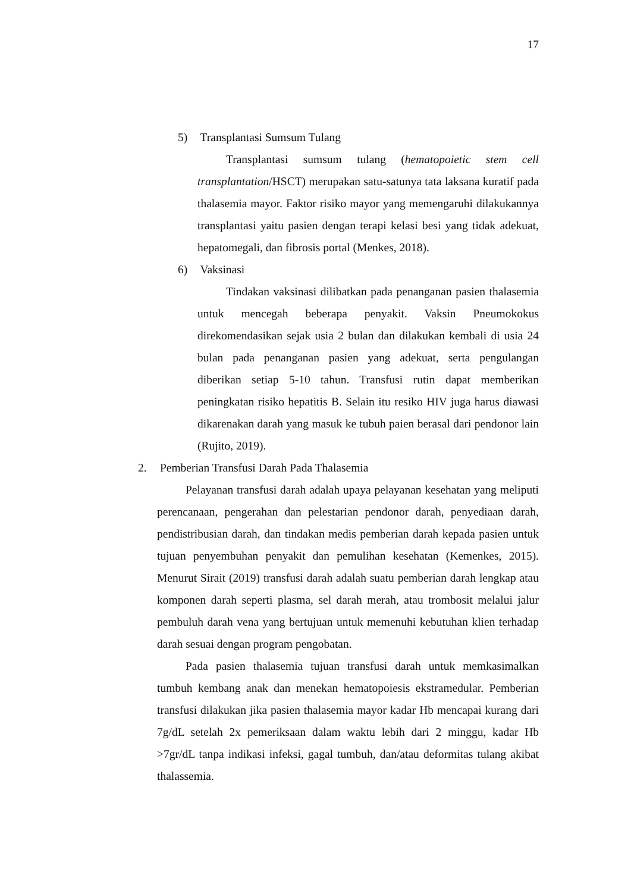17
5) Transplantasi Sumsum Tulang
Transplantasi sumsum tulang (hematopoietic stem cell transplantation/HSCT) merupakan satu-satunya tata laksana kuratif pada thalasemia mayor. Faktor risiko mayor yang memengaruhi dilakukannya transplantasi yaitu pasien dengan terapi kelasi besi yang tidak adekuat, hepatomegali, dan fibrosis portal (Menkes, 2018).
6) Vaksinasi
Tindakan vaksinasi dilibatkan pada penanganan pasien thalasemia untuk mencegah beberapa penyakit. Vaksin Pneumokokus direkomendasikan sejak usia 2 bulan dan dilakukan kembali di usia 24 bulan pada penanganan pasien yang adekuat, serta pengulangan diberikan setiap 5-10 tahun. Transfusi rutin dapat memberikan peningkatan risiko hepatitis B. Selain itu resiko HIV juga harus diawasi dikarenakan darah yang masuk ke tubuh paien berasal dari pendonor lain (Rujito, 2019).
2. Pemberian Transfusi Darah Pada Thalasemia
Pelayanan transfusi darah adalah upaya pelayanan kesehatan yang meliputi perencanaan, pengerahan dan pelestarian pendonor darah, penyediaan darah, pendistribusian darah, dan tindakan medis pemberian darah kepada pasien untuk tujuan penyembuhan penyakit dan pemulihan kesehatan (Kemenkes, 2015). Menurut Sirait (2019) transfusi darah adalah suatu pemberian darah lengkap atau komponen darah seperti plasma, sel darah merah, atau trombosit melalui jalur pembuluh darah vena yang bertujuan untuk memenuhi kebutuhan klien terhadap darah sesuai dengan program pengobatan.
Pada pasien thalasemia tujuan transfusi darah untuk memkasimalkan tumbuh kembang anak dan menekan hematopoiesis ekstramedular. Pemberian transfusi dilakukan jika pasien thalasemia mayor kadar Hb mencapai kurang dari 7g/dL setelah 2x pemeriksaan dalam waktu lebih dari 2 minggu, kadar Hb >7gr/dL tanpa indikasi infeksi, gagal tumbuh, dan/atau deformitas tulang akibat thalassemia.